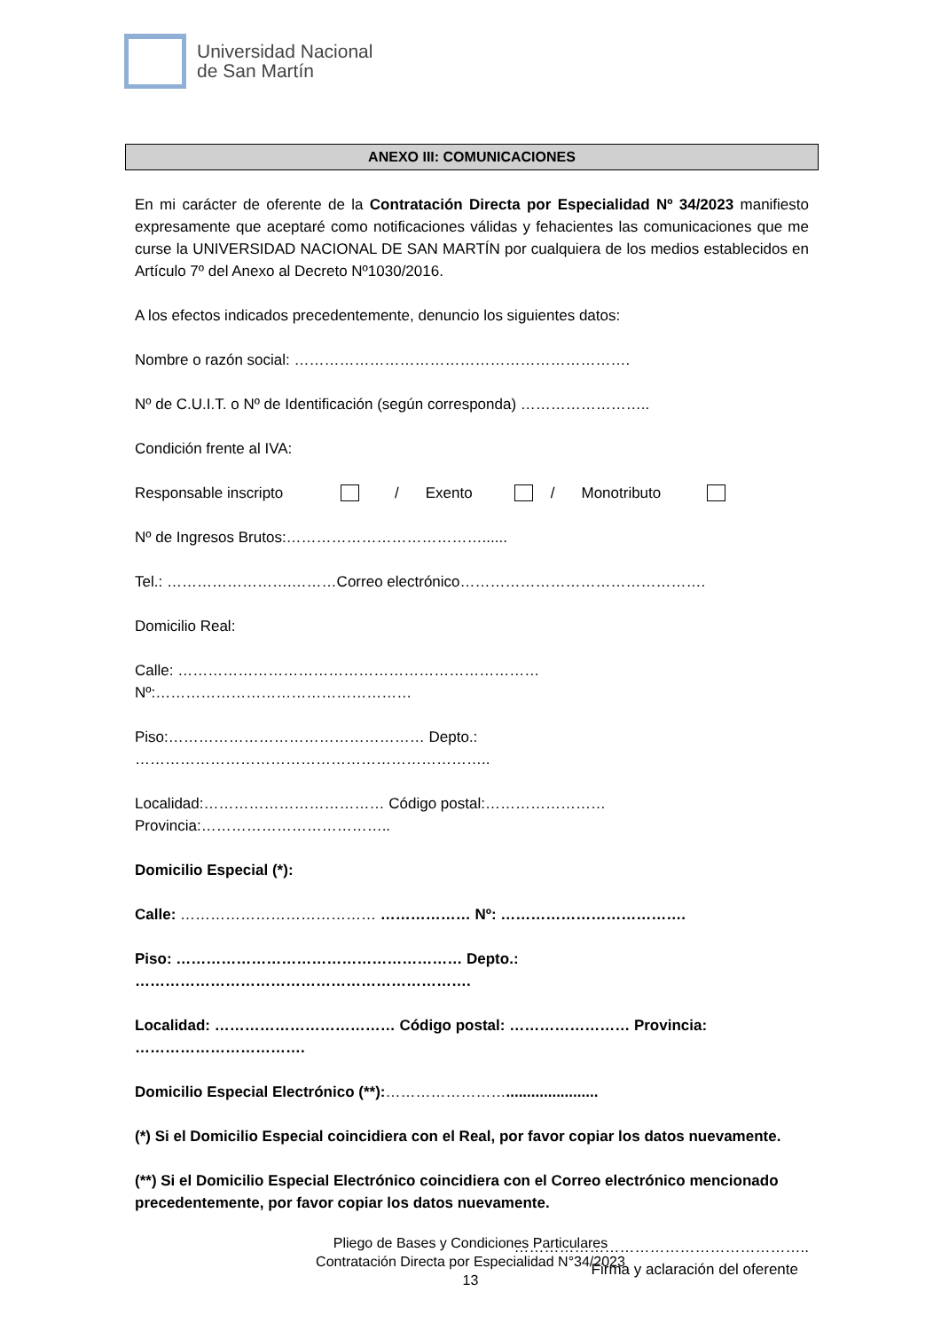Universidad Nacional
de San Martín
ANEXO III: COMUNICACIONES
En mi carácter de oferente de la Contratación Directa por Especialidad Nº 34/2023 manifiesto expresamente que aceptaré como notificaciones válidas y fehacientes las comunicaciones que me curse la UNIVERSIDAD NACIONAL DE SAN MARTÍN por cualquiera de los medios establecidos en Artículo 7º del Anexo al Decreto Nº1030/2016.
A los efectos indicados precedentemente, denuncio los siguientes datos:
Nombre o razón social: ………………………………………………………….
Nº de C.U.I.T. o Nº de Identificación (según corresponda) ……………………..
Condición frente al IVA:
Responsable inscripto / Exento / Monotributo
Nº de Ingresos Brutos:…………………………………......
Tel.: …………………….………Correo electrónico………………………………………….
Domicilio Real:
Calle: ……………………………………………………………… Nº:……………………………………………
Piso:…………………………………………… Depto.: ……………………………………………………………..
Localidad:……………………………… Código postal:……………………Provincia:………………………………..
Domicilio Especial (*):
Calle: ………………………………… ……………… Nº: ……………………………….
Piso: ………………………………………………… Depto.: ………………………………………………………….
Localidad: ……………………………… Código postal: …………………… Provincia: …………………………….
Domicilio Especial Electrónico (**):……………………......................
(*) Si el Domicilio Especial coincidiera con el Real, por favor copiar los datos nuevamente.
(**) Si el Domicilio Especial Electrónico coincidiera con el Correo electrónico mencionado precedentemente, por favor copiar los datos nuevamente.
…………………………………………………..
Firma y aclaración del oferente
Pliego de Bases y Condiciones Particulares
Contratación Directa por Especialidad N°34/2023
13